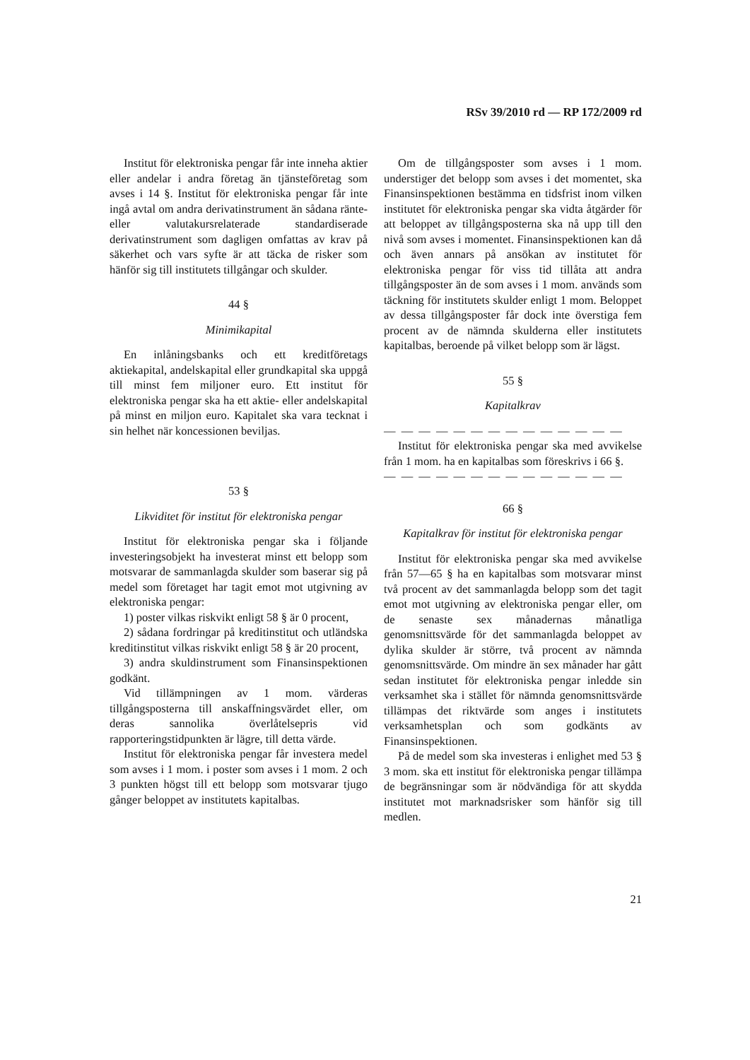RSv 39/2010 rd — RP 172/2009 rd
Institut för elektroniska pengar får inte inneha aktier eller andelar i andra företag än tjänsteföretag som avses i 14 §. Institut för elektroniska pengar får inte ingå avtal om andra derivatinstrument än sådana ränte- eller valutakursrelaterade standardiserade derivatinstrument som dagligen omfattas av krav på säkerhet och vars syfte är att täcka de risker som hänför sig till institutets tillgångar och skulder.
44 §
Minimikapital
En inlåningsbanks och ett kreditföretags aktiekapital, andelskapital eller grundkapital ska uppgå till minst fem miljoner euro. Ett institut för elektroniska pengar ska ha ett aktie- eller andelskapital på minst en miljon euro. Kapitalet ska vara tecknat i sin helhet när koncessionen beviljas.
53 §
Likviditet för institut för elektroniska pengar
Institut för elektroniska pengar ska i följande investeringsobjekt ha investerat minst ett belopp som motsvarar de sammanlagda skulder som baserar sig på medel som företaget har tagit emot mot utgivning av elektroniska pengar:
1) poster vilkas riskvikt enligt 58 § är 0 procent,
2) sådana fordringar på kreditinstitut och utländska kreditinstitut vilkas riskvikt enligt 58 § är 20 procent,
3) andra skuldinstrument som Finansinspektionen godkänt.
Vid tillämpningen av 1 mom. värderas tillgångsposterna till anskaffningsvärdet eller, om deras sannolika överlåtelsepris vid rapporteringstidpunkten är lägre, till detta värde.
Institut för elektroniska pengar får investera medel som avses i 1 mom. i poster som avses i 1 mom. 2 och 3 punkten högst till ett belopp som motsvarar tjugo gånger beloppet av institutets kapitalbas.
Om de tillgångsposter som avses i 1 mom. understiger det belopp som avses i det momentet, ska Finansinspektionen bestämma en tidsfrist inom vilken institutet för elektroniska pengar ska vidta åtgärder för att beloppet av tillgångsposterna ska nå upp till den nivå som avses i momentet. Finansinspektionen kan då och även annars på ansökan av institutet för elektroniska pengar för viss tid tillåta att andra tillgångsposter än de som avses i 1 mom. används som täckning för institutets skulder enligt 1 mom. Beloppet av dessa tillgångsposter får dock inte överstiga fem procent av de nämnda skulderna eller institutets kapitalbas, beroende på vilket belopp som är lägst.
55 §
Kapitalkrav
— — — — — — — — — — — — — —
Institut för elektroniska pengar ska med avvikelse från 1 mom. ha en kapitalbas som föreskrivs i 66 §.
— — — — — — — — — — — — — —
66 §
Kapitalkrav för institut för elektroniska pengar
Institut för elektroniska pengar ska med avvikelse från 57—65 § ha en kapitalbas som motsvarar minst två procent av det sammanlagda belopp som det tagit emot mot utgivning av elektroniska pengar eller, om de senaste sex månadernas månatliga genomsnittsvärde för det sammanlagda beloppet av dylika skulder är större, två procent av nämnda genomsnittsvärde. Om mindre än sex månader har gått sedan institutet för elektroniska pengar inledde sin verksamhet ska i stället för nämnda genomsnittsvärde tillämpas det riktvärde som anges i institutets verksamhetsplan och som godkänts av Finansinspektionen.
På de medel som ska investeras i enlighet med 53 § 3 mom. ska ett institut för elektroniska pengar tillämpa de begränsningar som är nödvändiga för att skydda institutet mot marknadsrisker som hänför sig till medlen.
21